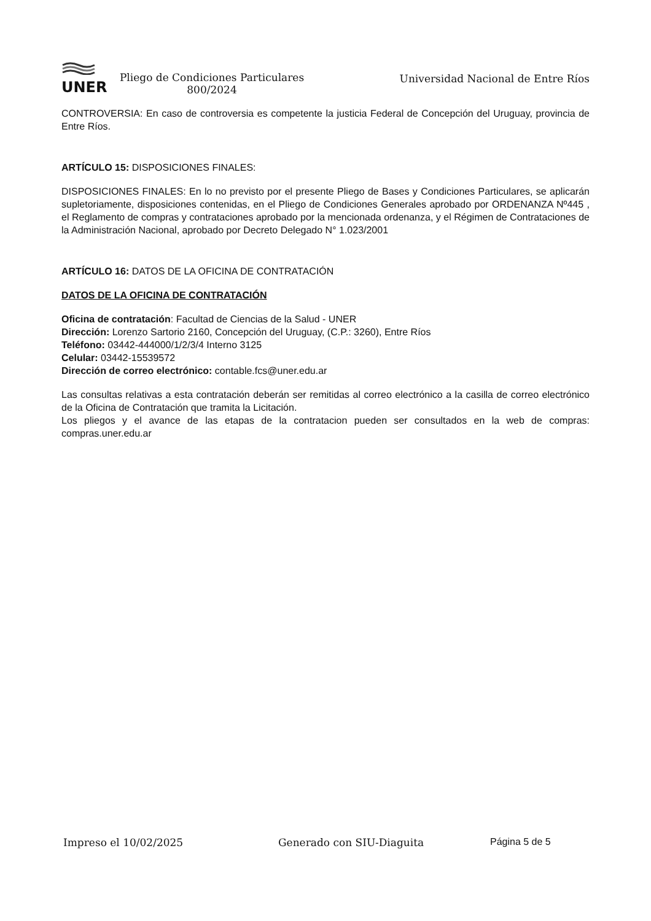UNER
Pliego de Condiciones Particulares
800/2024
Universidad Nacional de Entre Ríos
CONTROVERSIA: En caso de controversia es competente la justicia Federal de Concepción del Uruguay, provincia de Entre Ríos.
ARTÍCULO 15: DISPOSICIONES FINALES:
DISPOSICIONES FINALES: En lo no previsto por el presente Pliego de Bases y Condiciones Particulares, se aplicarán supletoriamente, disposiciones contenidas, en el Pliego de Condiciones Generales aprobado por ORDENANZA Nº445 , el Reglamento de compras y contrataciones aprobado por la mencionada ordenanza, y el Régimen de Contrataciones de la Administración Nacional, aprobado por Decreto Delegado N° 1.023/2001
ARTÍCULO 16: DATOS DE LA OFICINA DE CONTRATACIÓN
DATOS DE LA OFICINA DE CONTRATACIÓN
Oficina de contratación: Facultad de Ciencias de la Salud - UNER
Dirección: Lorenzo Sartorio 2160, Concepción del Uruguay, (C.P.: 3260), Entre Ríos
Teléfono: 03442-444000/1/2/3/4 Interno 3125
Celular: 03442-15539572
Dirección de correo electrónico: contable.fcs@uner.edu.ar
Las consultas relativas a esta contratación deberán ser remitidas al correo electrónico a la casilla de correo electrónico de la Oficina de Contratación que tramita la Licitación.
Los pliegos y el avance de las etapas de la contratacion pueden ser consultados en la web de compras: compras.uner.edu.ar
Impreso el 10/02/2025 Generado con SIU-Diaguita Página 5 de 5